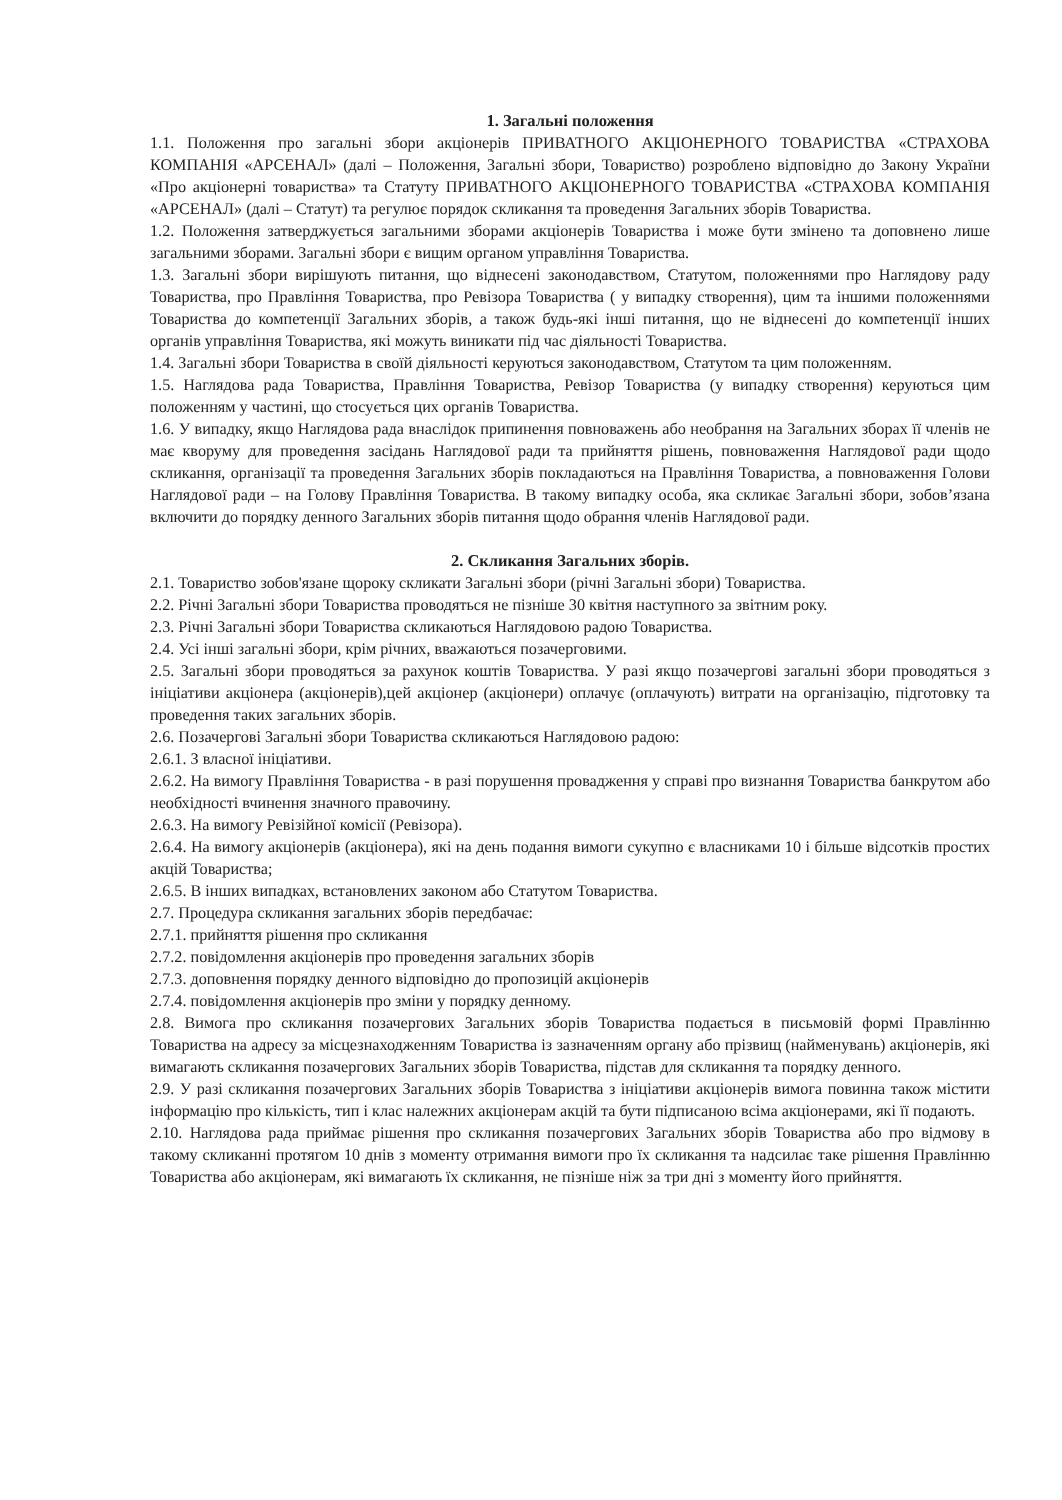1. Загальні положення
1.1. Положення про загальні збори акціонерів ПРИВАТНОГО АКЦІОНЕРНОГО ТОВАРИСТВА «СТРАХОВА КОМПАНІЯ «АРСЕНАЛ» (далі – Положення, Загальні збори, Товариство) розроблено відповідно до Закону України «Про акціонерні товариства» та Статуту ПРИВАТНОГО АКЦІОНЕРНОГО ТОВАРИСТВА «СТРАХОВА КОМПАНІЯ «АРСЕНАЛ» (далі – Статут) та регулює порядок скликання та проведення Загальних зборів Товариства.
1.2. Положення затверджується загальними зборами акціонерів Товариства і може бути змінено та доповнено лише загальними зборами. Загальні збори є вищим органом управління Товариства.
1.3. Загальні збори вирішують питання, що віднесені законодавством, Статутом, положеннями про Наглядову раду Товариства, про Правління Товариства, про Ревізора Товариства ( у випадку створення), цим та іншими положеннями Товариства до компетенції Загальних зборів, а також будь-які інші питання, що не віднесені до компетенції інших органів управління Товариства, які можуть виникати під час діяльності Товариства.
1.4. Загальні збори Товариства в своїй діяльності керуються законодавством, Статутом та цим положенням.
1.5. Наглядова рада Товариства, Правління Товариства, Ревізор Товариства (у випадку створення) керуються цим положенням у частині, що стосується цих органів Товариства.
1.6. У випадку, якщо Наглядова рада внаслідок припинення повноважень або необрання на Загальних зборах її членів не має кворуму для проведення засідань Наглядової ради та прийняття рішень, повноваження Наглядової ради щодо скликання, організації та проведення Загальних зборів покладаються на Правління Товариства, а повноваження Голови Наглядової ради – на Голову Правління Товариства. В такому випадку особа, яка скликає Загальні збори, зобов’язана включити до порядку денного Загальних зборів питання щодо обрання членів Наглядової ради.
2. Скликання Загальних зборів.
2.1. Товариство зобов'язане щороку скликати Загальні збори (річні Загальні збори) Товариства.
2.2. Річні Загальні збори Товариства проводяться не пізніше 30 квітня наступного за звітним року.
2.3. Річні Загальні збори Товариства скликаються Наглядовою радою Товариства.
2.4. Усі інші загальні збори, крім річних, вважаються позачерговими.
2.5. Загальні збори проводяться за рахунок коштів Товариства. У разі якщо позачергові загальні збори проводяться з ініціативи акціонера (акціонерів),цей акціонер (акціонери) оплачує (оплачують) витрати на організацію, підготовку та проведення таких загальних зборів.
2.6. Позачергові Загальні збори Товариства скликаються Наглядовою радою:
2.6.1. З власної ініціативи.
2.6.2. На вимогу Правління Товариства - в разі порушення провадження у справі про визнання Товариства банкрутом або необхідності вчинення значного правочину.
2.6.3. На вимогу Ревізійної комісії (Ревізора).
2.6.4. На вимогу акціонерів (акціонера), які на день подання вимоги сукупно є власниками 10 і більше відсотків простих акцій Товариства;
2.6.5. В інших випадках, встановлених законом або Статутом Товариства.
2.7. Процедура скликання загальних зборів передбачає:
2.7.1. прийняття рішення про скликання
2.7.2. повідомлення акціонерів про проведення загальних зборів
2.7.3. доповнення порядку денного відповідно до пропозицій акціонерів
2.7.4. повідомлення акціонерів про зміни у порядку денному.
2.8. Вимога про скликання позачергових Загальних зборів Товариства подається в письмовій формі Правлінню Товариства на адресу за місцезнаходженням Товариства із зазначенням органу або прізвищ (найменувань) акціонерів, які вимагають скликання позачергових Загальних зборів Товариства, підстав для скликання та порядку денного.
2.9. У разі скликання позачергових Загальних зборів Товариства з ініціативи акціонерів вимога повинна також містити інформацію про кількість, тип і клас належних акціонерам акцій та бути підписаною всіма акціонерами, які її подають.
2.10. Наглядова рада приймає рішення про скликання позачергових Загальних зборів Товариства або про відмову в такому скликанні протягом 10 днів з моменту отримання вимоги про їх скликання та надсилає таке рішення Правлінню Товариства або акціонерам, які вимагають їх скликання, не пізніше ніж за три дні з моменту його прийняття.